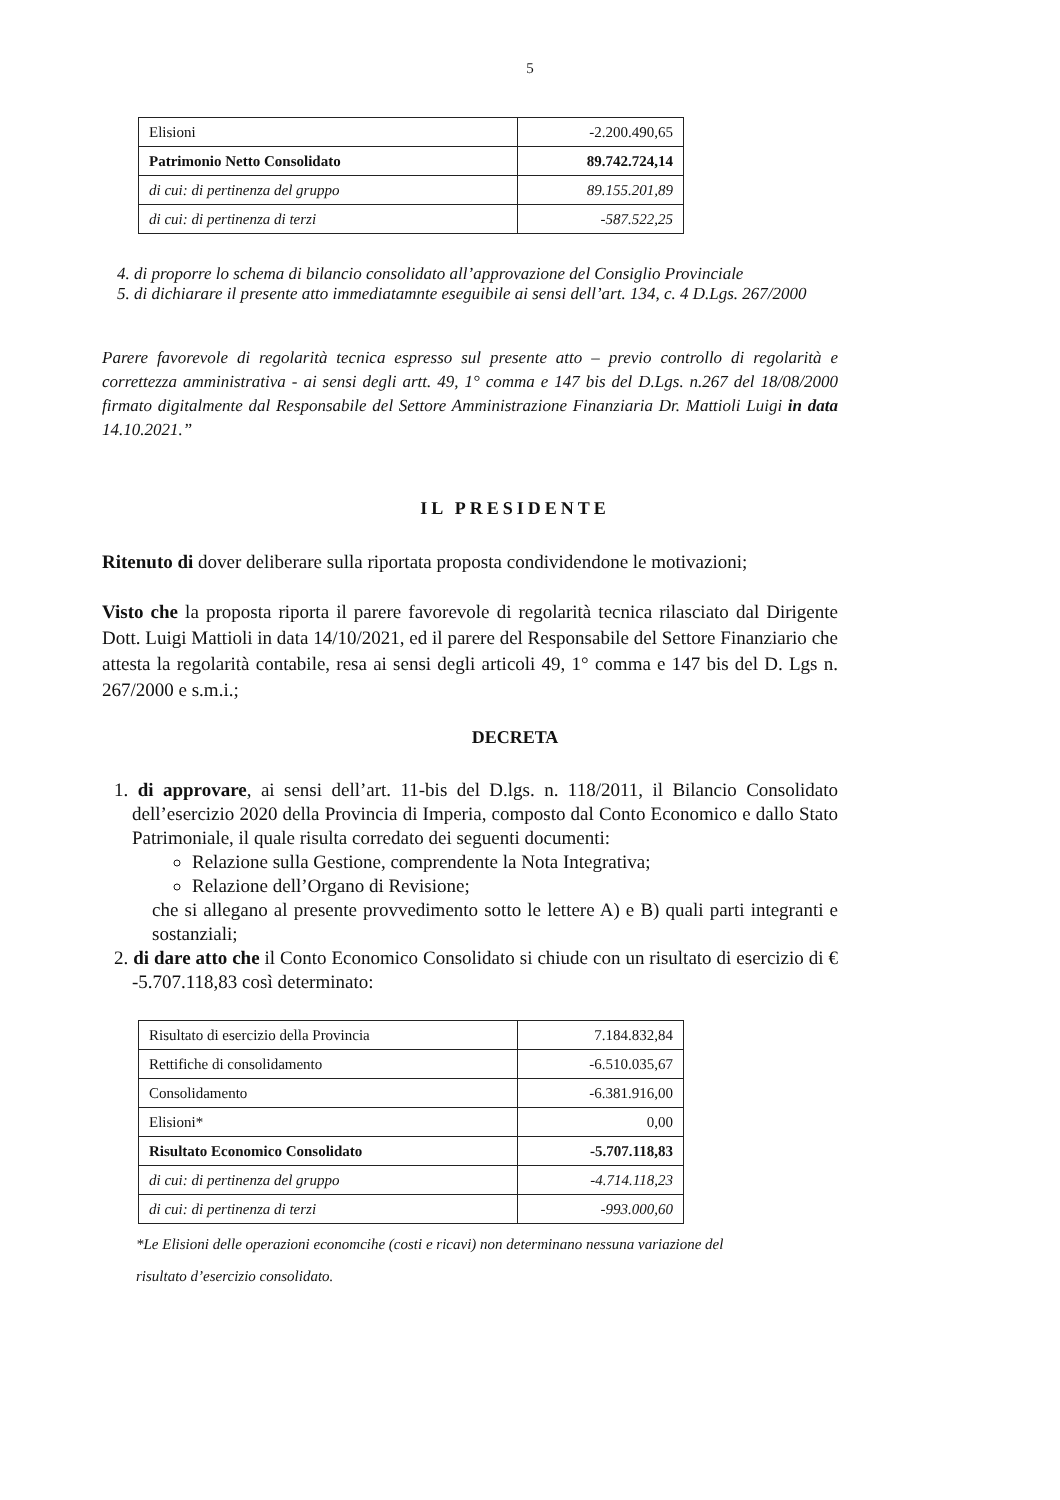5
| Elisioni | -2.200.490,65 |
| Patrimonio Netto Consolidato | 89.742.724,14 |
| di cui: di pertinenza del gruppo | 89.155.201,89 |
| di cui: di pertinenza di terzi | -587.522,25 |
4. di proporre lo schema di bilancio consolidato all’approvazione del Consiglio Provinciale
5. di dichiarare il presente atto immediatamnte eseguibile ai sensi dell’art. 134, c. 4 D.Lgs. 267/2000
Parere favorevole di regolarità tecnica espresso sul presente atto – previo controllo di regolarità e correttezza amministrativa - ai sensi degli artt. 49, 1° comma e 147 bis del D.Lgs. n.267 del 18/08/2000 firmato digitalmente dal Responsabile del Settore Amministrazione Finanziaria Dr. Mattioli Luigi in data 14.10.2021.”
IL PRESIDENTE
Ritenuto di dover deliberare sulla riportata proposta condividendone le motivazioni;
Visto che la proposta riporta il parere favorevole di regolarità tecnica rilasciato dal Dirigente Dott. Luigi Mattioli in data 14/10/2021, ed il parere del Responsabile del Settore Finanziario che attesta la regolarità contabile, resa ai sensi degli articoli 49, 1° comma e 147 bis del D. Lgs n. 267/2000 e s.m.i.;
DECRETA
1. di approvare, ai sensi dell’art. 11-bis del D.lgs. n. 118/2011, il Bilancio Consolidato dell’esercizio 2020 della Provincia di Imperia, composto dal Conto Economico e dallo Stato Patrimoniale, il quale risulta corredato dei seguenti documenti:
Relazione sulla Gestione, comprendente la Nota Integrativa;
Relazione dell’Organo di Revisione;
che si allegano al presente provvedimento sotto le lettere A) e B) quali parti integranti e sostanziali;
2. di dare atto che il Conto Economico Consolidato si chiude con un risultato di esercizio di € -5.707.118,83 così determinato:
| Risultato di esercizio della Provincia | 7.184.832,84 |
| Rettifiche di consolidamento | -6.510.035,67 |
| Consolidamento | -6.381.916,00 |
| Elisioni* | 0,00 |
| Risultato Economico Consolidato | -5.707.118,83 |
| di cui: di pertinenza del gruppo | -4.714.118,23 |
| di cui: di pertinenza di terzi | -993.000,60 |
*Le Elisioni delle operazioni economcihe (costi e ricavi) non determinano nessuna variazione del risultato d’esercizio consolidato.